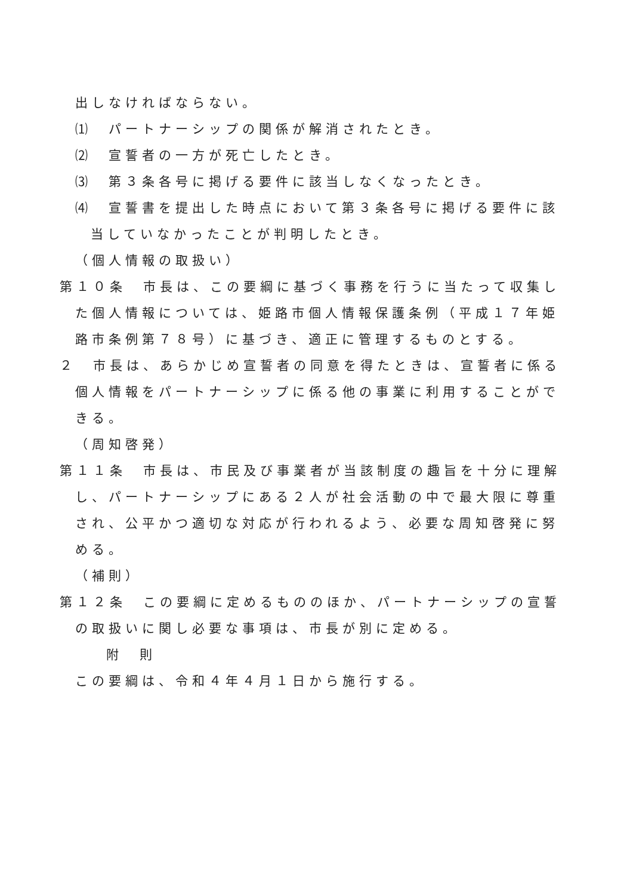出しなければならない。
⑴　パートナーシップの関係が解消されたとき。
⑵　宣誓者の一方が死亡したとき。
⑶　第３条各号に掲げる要件に該当しなくなったとき。
⑷　宣誓書を提出した時点において第３条各号に掲げる要件に該当していなかったことが判明したとき。
（個人情報の取扱い）
第１０条　市長は、この要綱に基づく事務を行うに当たって収集した個人情報については、姫路市個人情報保護条例（平成１７年姫路市条例第７８号）に基づき、適正に管理するものとする。
２　市長は、あらかじめ宣誓者の同意を得たときは、宣誓者に係る個人情報をパートナーシップに係る他の事業に利用することができる。
（周知啓発）
第１１条　市長は、市民及び事業者が当該制度の趣旨を十分に理解し、パートナーシップにある２人が社会活動の中で最大限に尊重され、公平かつ適切な対応が行われるよう、必要な周知啓発に努める。
（補則）
第１２条　この要綱に定めるもののほか、パートナーシップの宣誓の取扱いに関し必要な事項は、市長が別に定める。
附　則
この要綱は、令和４年４月１日から施行する。